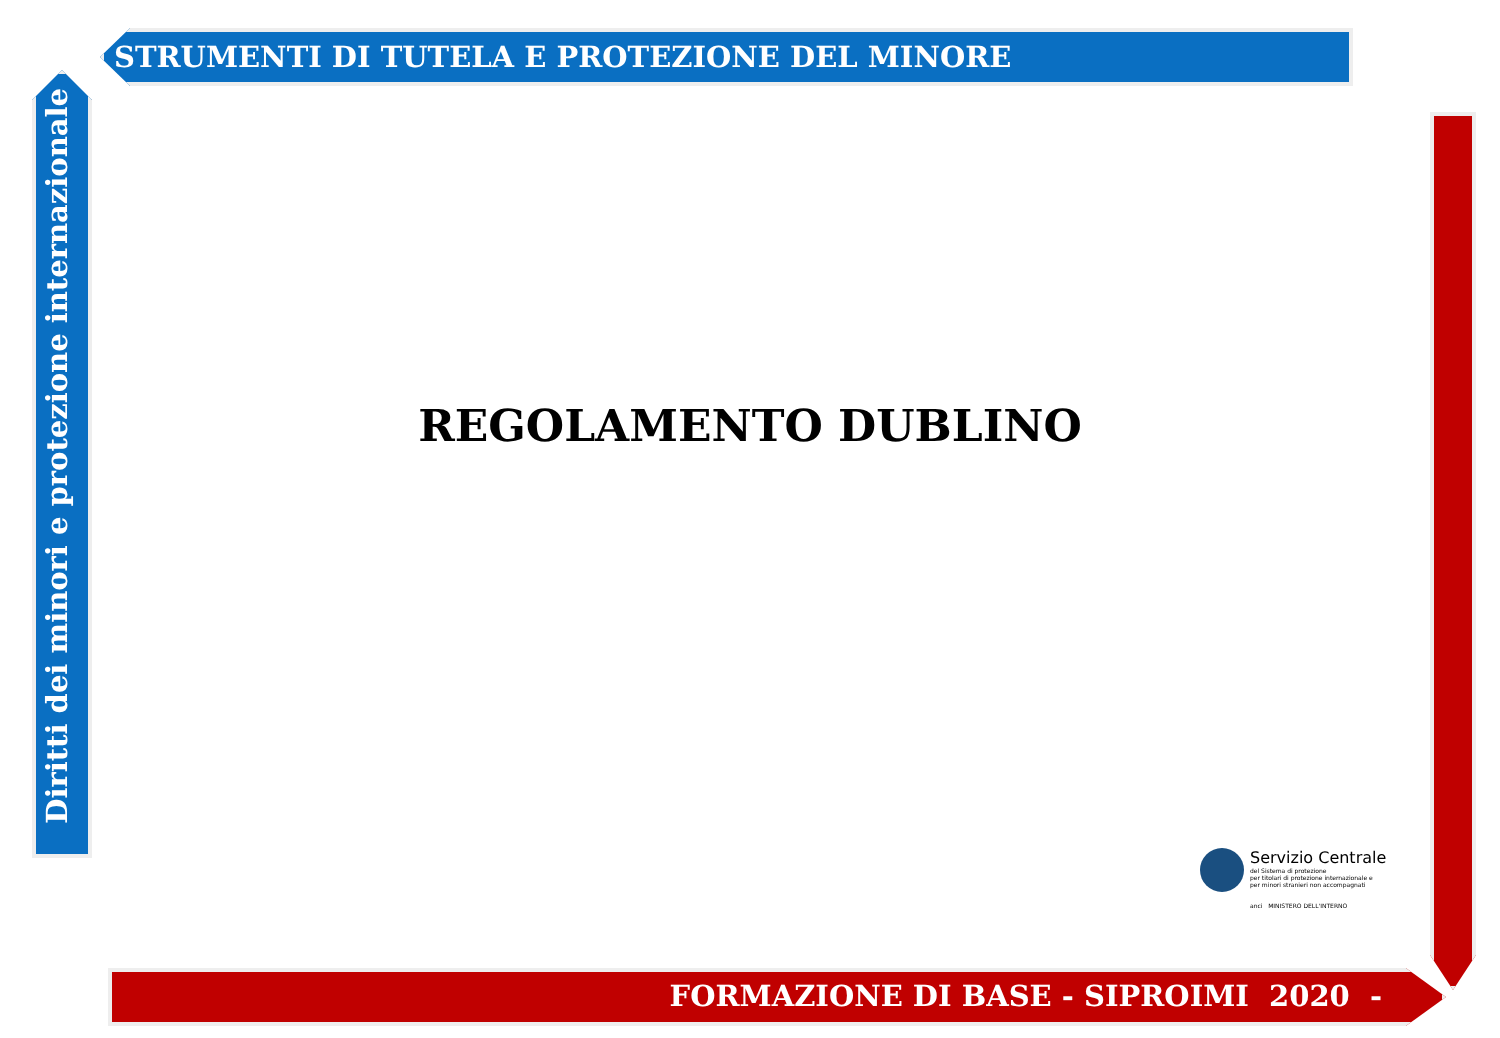STRUMENTI DI TUTELA E PROTEZIONE DEL MINORE
Diritti dei minori e protezione internazionale
REGOLAMENTO DUBLINO
Servizio Centrale
del Sistema di protezione
per titolari di protezione internazionale e
per minori stranieri non accompagnati
anci MINISTERO DELL'INTERNO
FORMAZIONE DI BASE - SIPROIMI 2020 -